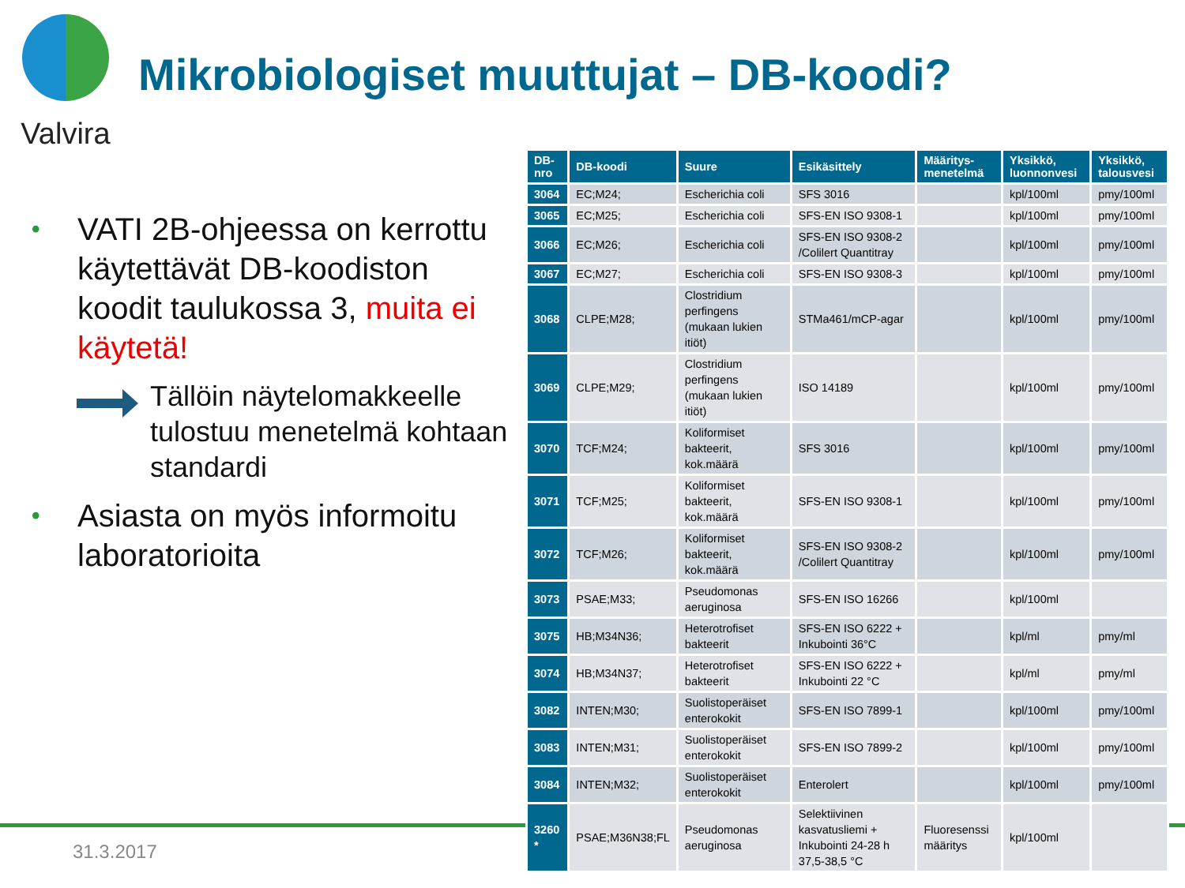Valvira
Mikrobiologiset muuttujat – DB-koodi?
• VATI 2B-ohjeessa on kerrottu käytettävät DB-koodiston koodit taulukossa 3, muita ei käytetä!
Tällöin näytelomakkeelle tulostuu menetelmä kohtaan standardi
• Asiasta on myös informoitu laboratorioita
31.3.2017
| DB-nro | DB-koodi | Suure | Esikäsittely | Määritys-menetelmä | Yksikkö, luonnonvesi | Yksikkö, talousvesi |
| --- | --- | --- | --- | --- | --- | --- |
| 3064 | EC;M24; | Escherichia coli | SFS 3016 | | kpl/100ml | pmy/100ml |
| 3065 | EC;M25; | Escherichia coli | SFS-EN ISO 9308-1 | | kpl/100ml | pmy/100ml |
| 3066 | EC;M26; | Escherichia coli | SFS-EN ISO 9308-2 /Colilert Quantitray | | kpl/100ml | pmy/100ml |
| 3067 | EC;M27; | Escherichia coli | SFS-EN ISO 9308-3 | | kpl/100ml | pmy/100ml |
| 3068 | CLPE;M28; | Clostridium perfingens (mukaan lukien itiöt) | STMa461/mCP-agar | | kpl/100ml | pmy/100ml |
| 3069 | CLPE;M29; | Clostridium perfingens (mukaan lukien itiöt) | ISO 14189 | | kpl/100ml | pmy/100ml |
| 3070 | TCF;M24; | Koliformiset bakteerit, kok.määrä | SFS 3016 | | kpl/100ml | pmy/100ml |
| 3071 | TCF;M25; | Koliformiset bakteerit, kok.määrä | SFS-EN ISO 9308-1 | | kpl/100ml | pmy/100ml |
| 3072 | TCF;M26; | Koliformiset bakteerit, kok.määrä | SFS-EN ISO 9308-2 /Colilert Quantitray | | kpl/100ml | pmy/100ml |
| 3073 | PSAE;M33; | Pseudomonas aeruginosa | SFS-EN ISO 16266 | | kpl/100ml | |
| 3075 | HB;M34N36; | Heterotrofiset bakteerit | SFS-EN ISO 6222 + Inkubointi 36°C | | kpl/ml | pmy/ml |
| 3074 | HB;M34N37; | Heterotrofiset bakteerit | SFS-EN ISO 6222 + Inkubointi 22 °C | | kpl/ml | pmy/ml |
| 3082 | INTEN;M30; | Suolistoperäiset enterokokit | SFS-EN ISO 7899-1 | | kpl/100ml | pmy/100ml |
| 3083 | INTEN;M31; | Suolistoperäiset enterokokit | SFS-EN ISO 7899-2 | | kpl/100ml | pmy/100ml |
| 3084 | INTEN;M32; | Suolistoperäiset enterokokit | Enterolert | | kpl/100ml | pmy/100ml |
| 3260 * | PSAE;M36N38;FL | Pseudomonas aeruginosa | Selektiivinen kasvatusliemi + Inkubointi 24-28 h 37,5-38,5 °C | Fluoresenssi määritys | kpl/100ml | |